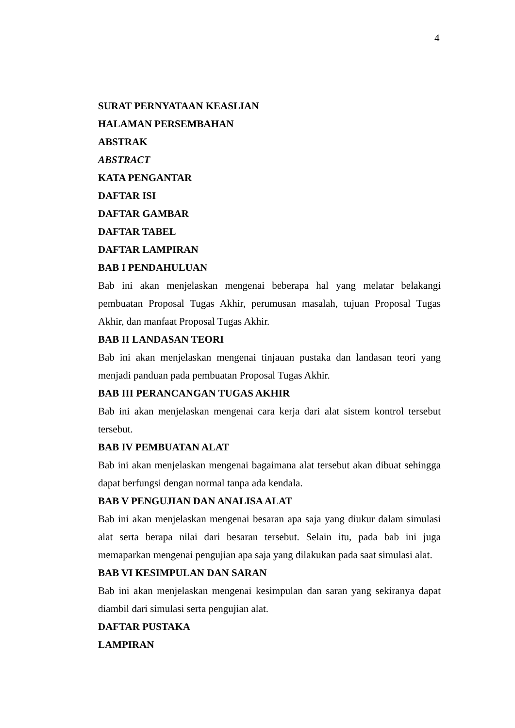4
SURAT PERNYATAAN KEASLIAN
HALAMAN PERSEMBAHAN
ABSTRAK
ABSTRACT
KATA PENGANTAR
DAFTAR ISI
DAFTAR GAMBAR
DAFTAR TABEL
DAFTAR LAMPIRAN
BAB I PENDAHULUAN
Bab ini akan menjelaskan mengenai beberapa hal yang melatar belakangi pembuatan Proposal Tugas Akhir, perumusan masalah, tujuan Proposal Tugas Akhir, dan manfaat Proposal Tugas Akhir.
BAB II LANDASAN TEORI
Bab ini akan menjelaskan mengenai tinjauan pustaka dan landasan teori yang menjadi panduan pada pembuatan Proposal Tugas Akhir.
BAB III PERANCANGAN TUGAS AKHIR
Bab ini akan menjelaskan mengenai cara kerja dari alat sistem kontrol tersebut tersebut.
BAB IV PEMBUATAN ALAT
Bab ini akan menjelaskan mengenai bagaimana alat tersebut akan dibuat sehingga dapat berfungsi dengan normal tanpa ada kendala.
BAB V PENGUJIAN DAN ANALISA ALAT
Bab ini akan menjelaskan mengenai besaran apa saja yang diukur dalam simulasi alat serta berapa nilai dari besaran tersebut. Selain itu, pada bab ini juga memaparkan mengenai pengujian apa saja yang dilakukan pada saat simulasi alat.
BAB VI KESIMPULAN DAN SARAN
Bab ini akan menjelaskan mengenai kesimpulan dan saran yang sekiranya dapat diambil dari simulasi serta pengujian alat.
DAFTAR PUSTAKA
LAMPIRAN